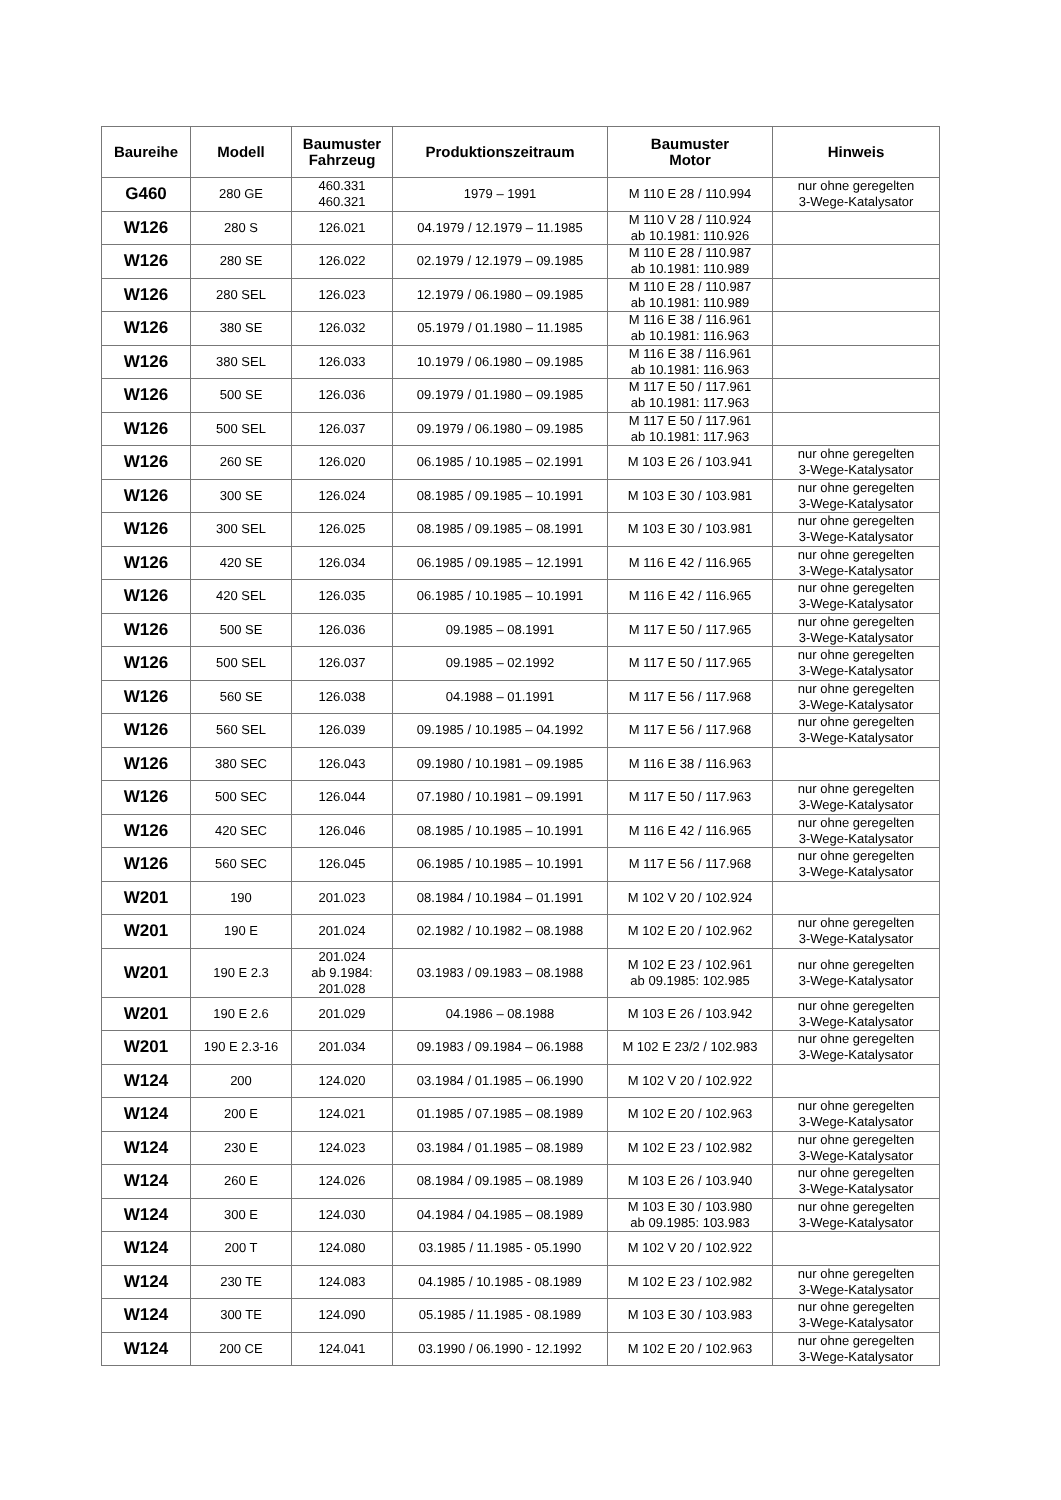| Baureihe | Modell | Baumuster Fahrzeug | Produktionszeitraum | Baumuster Motor | Hinweis |
| --- | --- | --- | --- | --- | --- |
| G460 | 280 GE | 460.331 460.321 | 1979 – 1991 | M 110 E 28 / 110.994 | nur ohne geregelten 3-Wege-Katalysator |
| W126 | 280 S | 126.021 | 04.1979 / 12.1979 – 11.1985 | M 110 V 28 / 110.924 ab 10.1981: 110.926 | |
| W126 | 280 SE | 126.022 | 02.1979 / 12.1979 – 09.1985 | M 110 E 28 / 110.987 ab 10.1981: 110.989 | |
| W126 | 280 SEL | 126.023 | 12.1979 / 06.1980 – 09.1985 | M 110 E 28 / 110.987 ab 10.1981: 110.989 | |
| W126 | 380 SE | 126.032 | 05.1979 / 01.1980 – 11.1985 | M 116 E 38 / 116.961 ab 10.1981: 116.963 | |
| W126 | 380 SEL | 126.033 | 10.1979 / 06.1980 – 09.1985 | M 116 E 38 / 116.961 ab 10.1981: 116.963 | |
| W126 | 500 SE | 126.036 | 09.1979 / 01.1980 – 09.1985 | M 117 E 50 / 117.961 ab 10.1981: 117.963 | |
| W126 | 500 SEL | 126.037 | 09.1979 / 06.1980 – 09.1985 | M 117 E 50 / 117.961 ab 10.1981: 117.963 | |
| W126 | 260 SE | 126.020 | 06.1985 / 10.1985 – 02.1991 | M 103 E 26 / 103.941 | nur ohne geregelten 3-Wege-Katalysator |
| W126 | 300 SE | 126.024 | 08.1985 / 09.1985 – 10.1991 | M 103 E 30 / 103.981 | nur ohne geregelten 3-Wege-Katalysator |
| W126 | 300 SEL | 126.025 | 08.1985 / 09.1985 – 08.1991 | M 103 E 30 / 103.981 | nur ohne geregelten 3-Wege-Katalysator |
| W126 | 420 SE | 126.034 | 06.1985 / 09.1985 – 12.1991 | M 116 E 42 / 116.965 | nur ohne geregelten 3-Wege-Katalysator |
| W126 | 420 SEL | 126.035 | 06.1985 / 10.1985 – 10.1991 | M 116 E 42 / 116.965 | nur ohne geregelten 3-Wege-Katalysator |
| W126 | 500 SE | 126.036 | 09.1985 – 08.1991 | M 117 E 50 / 117.965 | nur ohne geregelten 3-Wege-Katalysator |
| W126 | 500 SEL | 126.037 | 09.1985 – 02.1992 | M 117 E 50 / 117.965 | nur ohne geregelten 3-Wege-Katalysator |
| W126 | 560 SE | 126.038 | 04.1988 – 01.1991 | M 117 E 56 / 117.968 | nur ohne geregelten 3-Wege-Katalysator |
| W126 | 560 SEL | 126.039 | 09.1985 / 10.1985 – 04.1992 | M 117 E 56 / 117.968 | nur ohne geregelten 3-Wege-Katalysator |
| W126 | 380 SEC | 126.043 | 09.1980 / 10.1981 – 09.1985 | M 116 E 38 / 116.963 | |
| W126 | 500 SEC | 126.044 | 07.1980 / 10.1981 – 09.1991 | M 117 E 50 / 117.963 | nur ohne geregelten 3-Wege-Katalysator |
| W126 | 420 SEC | 126.046 | 08.1985 / 10.1985 – 10.1991 | M 116 E 42 / 116.965 | nur ohne geregelten 3-Wege-Katalysator |
| W126 | 560 SEC | 126.045 | 06.1985 / 10.1985 – 10.1991 | M 117 E 56 / 117.968 | nur ohne geregelten 3-Wege-Katalysator |
| W201 | 190 | 201.023 | 08.1984 / 10.1984 – 01.1991 | M 102 V 20 / 102.924 | |
| W201 | 190 E | 201.024 | 02.1982 / 10.1982 – 08.1988 | M 102 E 20 / 102.962 | nur ohne geregelten 3-Wege-Katalysator |
| W201 | 190 E 2.3 | 201.024 ab 9.1984: 201.028 | 03.1983 / 09.1983 – 08.1988 | M 102 E 23 / 102.961 ab 09.1985: 102.985 | nur ohne geregelten 3-Wege-Katalysator |
| W201 | 190 E 2.6 | 201.029 | 04.1986 – 08.1988 | M 103 E 26 / 103.942 | nur ohne geregelten 3-Wege-Katalysator |
| W201 | 190 E 2.3-16 | 201.034 | 09.1983 / 09.1984 – 06.1988 | M 102 E 23/2 / 102.983 | nur ohne geregelten 3-Wege-Katalysator |
| W124 | 200 | 124.020 | 03.1984 / 01.1985 – 06.1990 | M 102 V 20 / 102.922 | |
| W124 | 200 E | 124.021 | 01.1985 / 07.1985 – 08.1989 | M 102 E 20 / 102.963 | nur ohne geregelten 3-Wege-Katalysator |
| W124 | 230 E | 124.023 | 03.1984 / 01.1985 – 08.1989 | M 102 E 23 / 102.982 | nur ohne geregelten 3-Wege-Katalysator |
| W124 | 260 E | 124.026 | 08.1984 / 09.1985 – 08.1989 | M 103 E 26 / 103.940 | nur ohne geregelten 3-Wege-Katalysator |
| W124 | 300 E | 124.030 | 04.1984 / 04.1985 – 08.1989 | M 103 E 30 / 103.980 ab 09.1985: 103.983 | nur ohne geregelten 3-Wege-Katalysator |
| W124 | 200 T | 124.080 | 03.1985 / 11.1985 - 05.1990 | M 102 V 20 / 102.922 | |
| W124 | 230 TE | 124.083 | 04.1985 / 10.1985 - 08.1989 | M 102 E 23 / 102.982 | nur ohne geregelten 3-Wege-Katalysator |
| W124 | 300 TE | 124.090 | 05.1985 / 11.1985 - 08.1989 | M 103 E 30 / 103.983 | nur ohne geregelten 3-Wege-Katalysator |
| W124 | 200 CE | 124.041 | 03.1990 / 06.1990 - 12.1992 | M 102 E 20 / 102.963 | nur ohne geregelten 3-Wege-Katalysator |